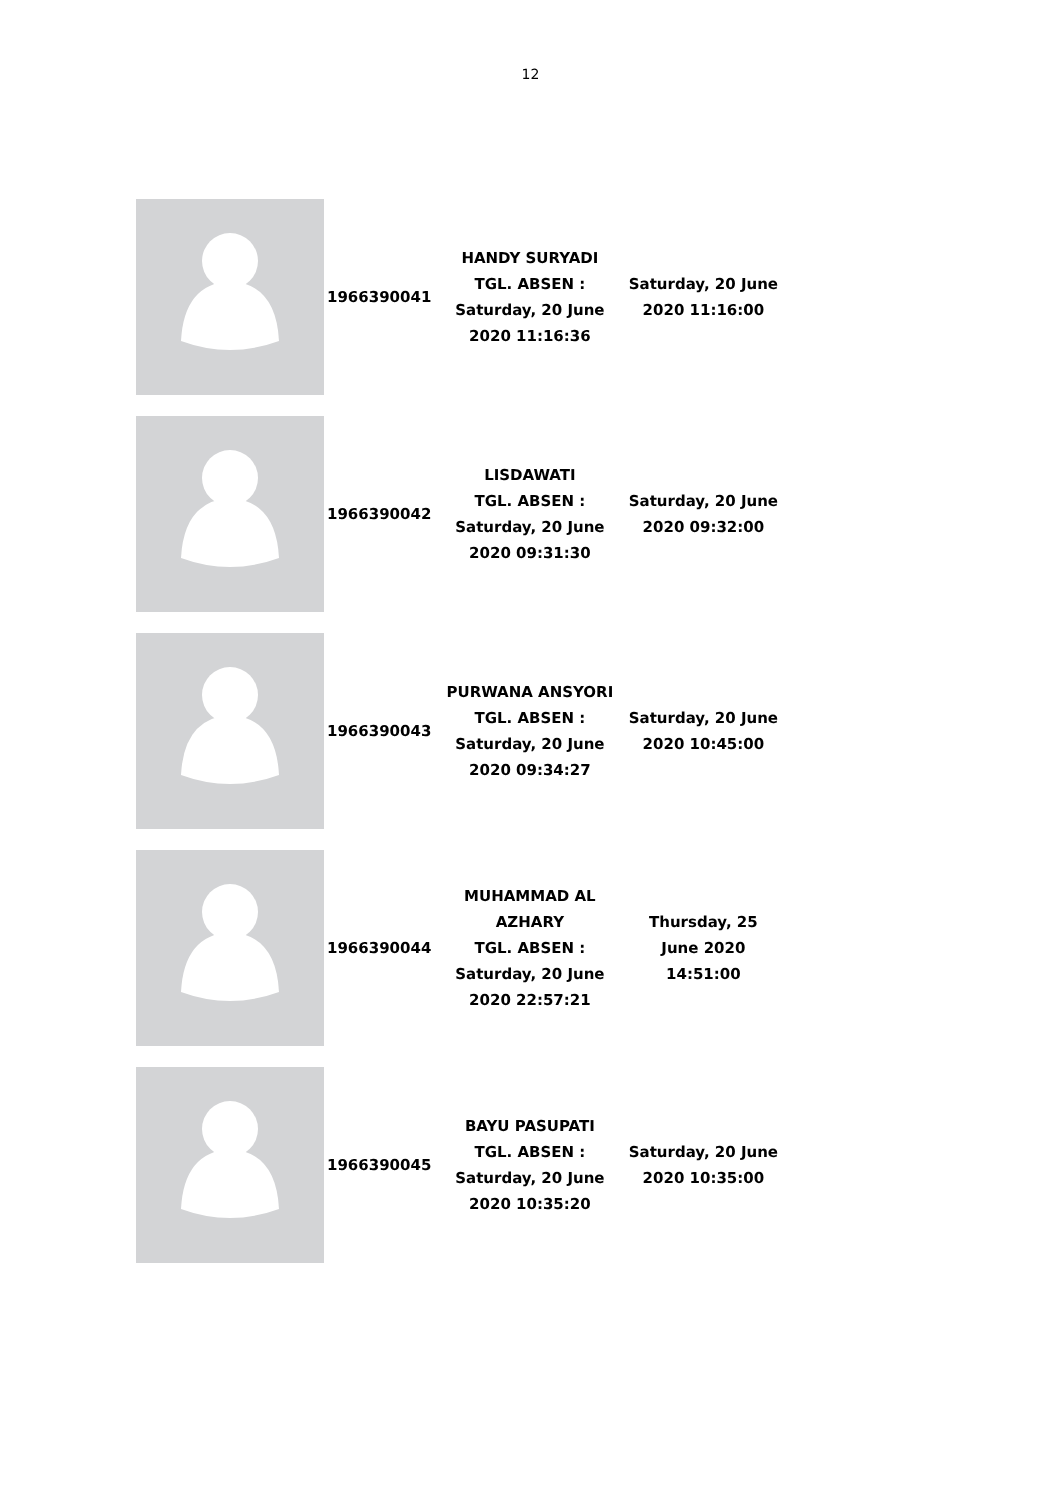12
| | 1966390041 | HANDY SURYADI TGL. ABSEN : Saturday, 20 June 2020 11:16:36 | Saturday, 20 June 2020 11:16:00 |
| | 1966390042 | LISDAWATI TGL. ABSEN : Saturday, 20 June 2020 09:31:30 | Saturday, 20 June 2020 09:32:00 |
| | 1966390043 | PURWANA ANSYORI TGL. ABSEN : Saturday, 20 June 2020 09:34:27 | Saturday, 20 June 2020 10:45:00 |
| | 1966390044 | MUHAMMAD AL AZHARY TGL. ABSEN : Saturday, 20 June 2020 22:57:21 | Thursday, 25 June 2020 14:51:00 |
| | 1966390045 | BAYU PASUPATI TGL. ABSEN : Saturday, 20 June 2020 10:35:20 | Saturday, 20 June 2020 10:35:00 |